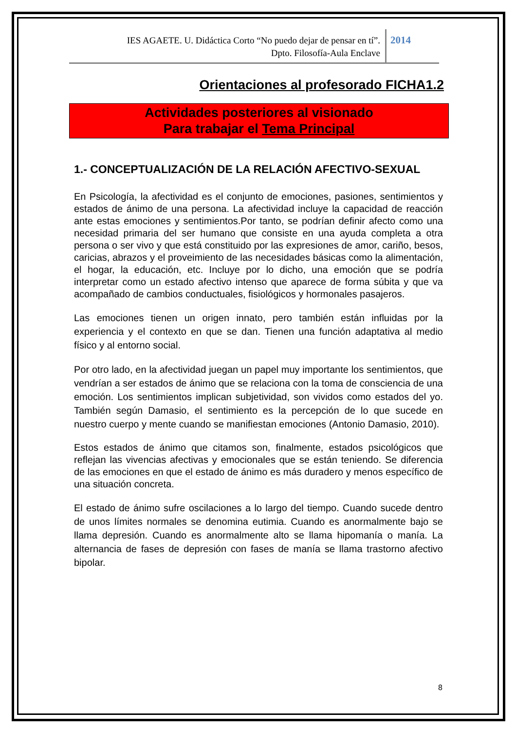IES AGAETE. U. Didáctica Corto “No puedo dejar de pensar en tí”.
Dpto. Filosofía-Aula Enclave
2014
Orientaciones al profesorado FICHA1.2
Actividades posteriores al visionado
Para trabajar el Tema Principal
1.- CONCEPTUALIZACIÓN DE LA RELACIÓN AFECTIVO-SEXUAL
En Psicología, la afectividad es el conjunto de emociones, pasiones, sentimientos y estados de ánimo de una persona. La afectividad incluye la capacidad de reacción ante estas emociones y sentimientos.Por tanto, se podrían definir afecto como una necesidad primaria del ser humano que consiste en una ayuda completa a otra persona o ser vivo y que está constituido por las expresiones de amor, cariño, besos, caricias, abrazos y el proveimiento de las necesidades básicas como la alimentación, el hogar, la educación, etc. Incluye por lo dicho, una emoción que se podría interpretar como un estado afectivo intenso que aparece de forma súbita y que va acompañado de cambios conductuales, fisiológicos y hormonales pasajeros.
Las emociones tienen un origen innato, pero también están influidas por la experiencia y el contexto en que se dan. Tienen una función adaptativa al medio físico y al entorno social.
Por otro lado, en la afectividad juegan un papel muy importante los sentimientos, que vendrían a ser estados de ánimo que se relaciona con la toma de consciencia de una emoción. Los sentimientos implican subjetividad, son vividos como estados del yo. También según Damasio, el sentimiento es la percepción de lo que sucede en nuestro cuerpo y mente cuando se manifiestan emociones (Antonio Damasio, 2010).
Estos estados de ánimo que citamos son, finalmente, estados psicológicos que reflejan las vivencias afectivas y emocionales que se están teniendo. Se diferencia de las emociones en que el estado de ánimo es más duradero y menos específico de una situación concreta.
El estado de ánimo sufre oscilaciones a lo largo del tiempo. Cuando sucede dentro de unos límites normales se denomina eutimia. Cuando es anormalmente bajo se llama depresión. Cuando es anormalmente alto se llama hipomanía o manía. La alternancia de fases de depresión con fases de manía se llama trastorno afectivo bipolar.
8